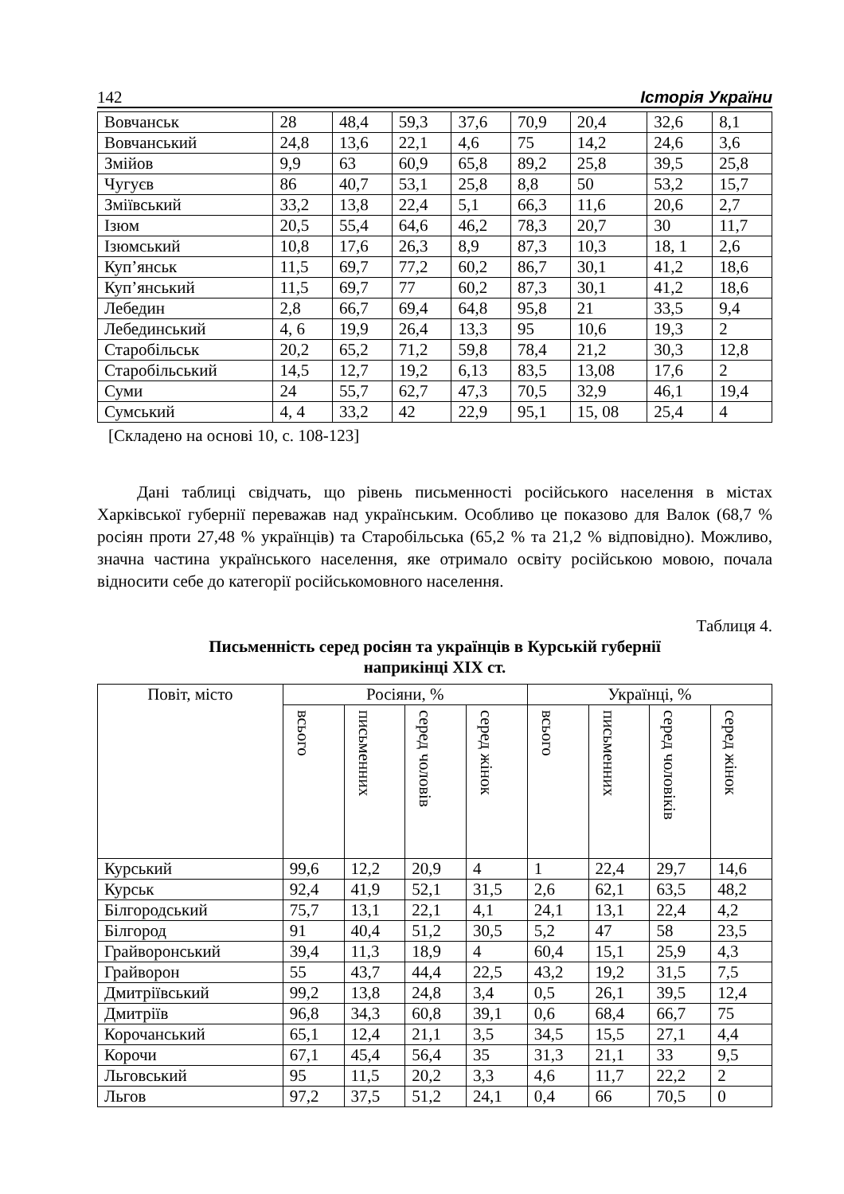142 Історія України
| Вовчанськ | 28 | 48,4 | 59,3 | 37,6 | 70,9 | 20,4 | 32,6 | 8,1 |
| Вовчанський | 24,8 | 13,6 | 22,1 | 4,6 | 75 | 14,2 | 24,6 | 3,6 |
| Змійов | 9,9 | 63 | 60,9 | 65,8 | 89,2 | 25,8 | 39,5 | 25,8 |
| Чугуєв | 86 | 40,7 | 53,1 | 25,8 | 8,8 | 50 | 53,2 | 15,7 |
| Зміївський | 33,2 | 13,8 | 22,4 | 5,1 | 66,3 | 11,6 | 20,6 | 2,7 |
| Ізюм | 20,5 | 55,4 | 64,6 | 46,2 | 78,3 | 20,7 | 30 | 11,7 |
| Ізюмський | 10,8 | 17,6 | 26,3 | 8,9 | 87,3 | 10,3 | 18, 1 | 2,6 |
| Куп’янськ | 11,5 | 69,7 | 77,2 | 60,2 | 86,7 | 30,1 | 41,2 | 18,6 |
| Куп’янський | 11,5 | 69,7 | 77 | 60,2 | 87,3 | 30,1 | 41,2 | 18,6 |
| Лебедин | 2,8 | 66,7 | 69,4 | 64,8 | 95,8 | 21 | 33,5 | 9,4 |
| Лебединський | 4, 6 | 19,9 | 26,4 | 13,3 | 95 | 10,6 | 19,3 | 2 |
| Старобільськ | 20,2 | 65,2 | 71,2 | 59,8 | 78,4 | 21,2 | 30,3 | 12,8 |
| Старобільський | 14,5 | 12,7 | 19,2 | 6,13 | 83,5 | 13,08 | 17,6 | 2 |
| Суми | 24 | 55,7 | 62,7 | 47,3 | 70,5 | 32,9 | 46,1 | 19,4 |
| Сумський | 4, 4 | 33,2 | 42 | 22,9 | 95,1 | 15, 08 | 25,4 | 4 |
[Складено на основі 10, с. 108-123]
Дані таблиці свідчать, що рівень письменності російського населення в містах Харківської губернії переважав над українським. Особливо це показово для Валок (68,7 % росіян проти 27,48 % українців) та Старобільська (65,2 % та 21,2 % відповідно). Можливо, значна частина українського населення, яке отримало освіту російською мовою, почала відносити себе до категорії російськомовного населення.
Таблиця 4.
Письменність серед росіян та українців в Курській губернії
наприкінці XIX ст.
| Повіт, місто | Росіяни, % | | | | Українці, % | | | |
| --- | --- | --- | --- | --- | --- | --- | --- | --- |
| | всього | письменних | серед чоловів | серед жінок | всього | письменних | серед чоловіків | серед жінок |
| Курський | 99,6 | 12,2 | 20,9 | 4 | 1 | 22,4 | 29,7 | 14,6 |
| Курськ | 92,4 | 41,9 | 52,1 | 31,5 | 2,6 | 62,1 | 63,5 | 48,2 |
| Білгородський | 75,7 | 13,1 | 22,1 | 4,1 | 24,1 | 13,1 | 22,4 | 4,2 |
| Білгород | 91 | 40,4 | 51,2 | 30,5 | 5,2 | 47 | 58 | 23,5 |
| Грайворонський | 39,4 | 11,3 | 18,9 | 4 | 60,4 | 15,1 | 25,9 | 4,3 |
| Грайворон | 55 | 43,7 | 44,4 | 22,5 | 43,2 | 19,2 | 31,5 | 7,5 |
| Дмитріївський | 99,2 | 13,8 | 24,8 | 3,4 | 0,5 | 26,1 | 39,5 | 12,4 |
| Дмитріїв | 96,8 | 34,3 | 60,8 | 39,1 | 0,6 | 68,4 | 66,7 | 75 |
| Корочанський | 65,1 | 12,4 | 21,1 | 3,5 | 34,5 | 15,5 | 27,1 | 4,4 |
| Корочи | 67,1 | 45,4 | 56,4 | 35 | 31,3 | 21,1 | 33 | 9,5 |
| Льговський | 95 | 11,5 | 20,2 | 3,3 | 4,6 | 11,7 | 22,2 | 2 |
| Льгов | 97,2 | 37,5 | 51,2 | 24,1 | 0,4 | 66 | 70,5 | 0 |